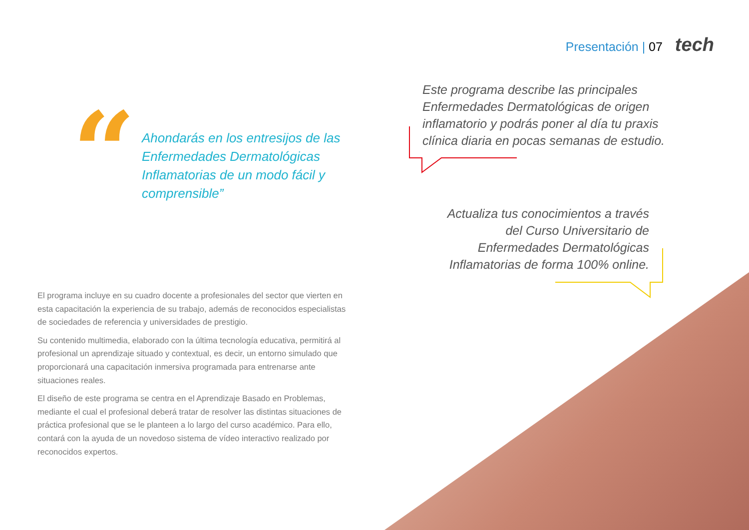Presentación | 07 tech
“
Ahondarás en los entresijos de las Enfermedades Dermatológicas Inflamatorias de un modo fácil y comprensible”
Este programa describe las principales Enfermedades Dermatológicas de origen inflamatorio y podrás poner al día tu praxis clínica diaria en pocas semanas de estudio.
Actualiza tus conocimientos a través del Curso Universitario de Enfermedades Dermatológicas Inflamatorias de forma 100% online.
El programa incluye en su cuadro docente a profesionales del sector que vierten en esta capacitación la experiencia de su trabajo, además de reconocidos especialistas de sociedades de referencia y universidades de prestigio.
Su contenido multimedia, elaborado con la última tecnología educativa, permitirá al profesional un aprendizaje situado y contextual, es decir, un entorno simulado que proporcionará una capacitación inmersiva programada para entrenarse ante situaciones reales.
El diseño de este programa se centra en el Aprendizaje Basado en Problemas, mediante el cual el profesional deberá tratar de resolver las distintas situaciones de práctica profesional que se le planteen a lo largo del curso académico. Para ello, contará con la ayuda de un novedoso sistema de vídeo interactivo realizado por reconocidos expertos.